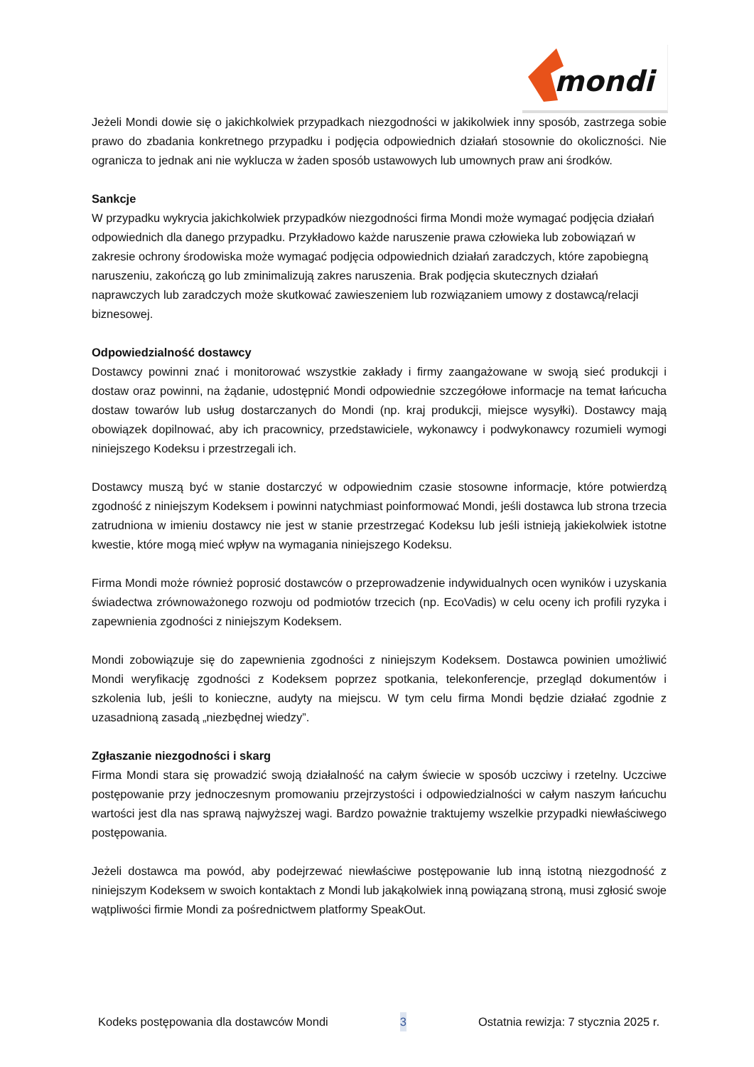mondi
Jeżeli Mondi dowie się o jakichkolwiek przypadkach niezgodności w jakikolwiek inny sposób, zastrzega sobie prawo do zbadania konkretnego przypadku i podjęcia odpowiednich działań stosownie do okoliczności. Nie ogranicza to jednak ani nie wyklucza w żaden sposób ustawowych lub umownych praw ani środków.
Sankcje
W przypadku wykrycia jakichkolwiek przypadków niezgodności firma Mondi może wymagać podjęcia działań odpowiednich dla danego przypadku. Przykładowo każde naruszenie prawa człowieka lub zobowiązań w zakresie ochrony środowiska może wymagać podjęcia odpowiednich działań zaradczych, które zapobiegną naruszeniu, zakończą go lub zminimalizują zakres naruszenia. Brak podjęcia skutecznych działań naprawczych lub zaradczych może skutkować zawieszeniem lub rozwiązaniem umowy z dostawcą/relacji biznesowej.
Odpowiedzialność dostawcy
Dostawcy powinni znać i monitorować wszystkie zakłady i firmy zaangażowane w swoją sieć produkcji i dostaw oraz powinni, na żądanie, udostępnić Mondi odpowiednie szczegółowe informacje na temat łańcucha dostaw towarów lub usług dostarczanych do Mondi (np. kraj produkcji, miejsce wysyłki). Dostawcy mają obowiązek dopilnować, aby ich pracownicy, przedstawiciele, wykonawcy i podwykonawcy rozumieli wymogi niniejszego Kodeksu i przestrzegali ich.
Dostawcy muszą być w stanie dostarczyć w odpowiednim czasie stosowne informacje, które potwierdzą zgodność z niniejszym Kodeksem i powinni natychmiast poinformować Mondi, jeśli dostawca lub strona trzecia zatrudniona w imieniu dostawcy nie jest w stanie przestrzegać Kodeksu lub jeśli istnieją jakiekolwiek istotne kwestie, które mogą mieć wpływ na wymagania niniejszego Kodeksu.
Firma Mondi może również poprosić dostawców o przeprowadzenie indywidualnych ocen wyników i uzyskania świadectwa zrównoważonego rozwoju od podmiotów trzecich (np. EcoVadis) w celu oceny ich profili ryzyka i zapewnienia zgodności z niniejszym Kodeksem.
Mondi zobowiązuje się do zapewnienia zgodności z niniejszym Kodeksem. Dostawca powinien umożliwić Mondi weryfikację zgodności z Kodeksem poprzez spotkania, telekonferencje, przegląd dokumentów i szkolenia lub, jeśli to konieczne, audyty na miejscu. W tym celu firma Mondi będzie działać zgodnie z uzasadnioną zasadą „niezbędnej wiedzy”.
Zgłaszanie niezgodności i skarg
Firma Mondi stara się prowadzić swoją działalność na całym świecie w sposób uczciwy i rzetelny. Uczciwe postępowanie przy jednoczesnym promowaniu przejrzystości i odpowiedzialności w całym naszym łańcuchu wartości jest dla nas sprawą najwyższej wagi. Bardzo poważnie traktujemy wszelkie przypadki niewłaściwego postępowania.
Jeżeli dostawca ma powód, aby podejrzewać niewłaściwe postępowanie lub inną istotną niezgodność z niniejszym Kodeksem w swoich kontaktach z Mondi lub jakąkolwiek inną powiązaną stroną, musi zgłosić swoje wątpliwości firmie Mondi za pośrednictwem platformy SpeakOut.
Kodeks postępowania dla dostawców Mondi 3 Ostatnia rewizja: 7 stycznia 2025 r.